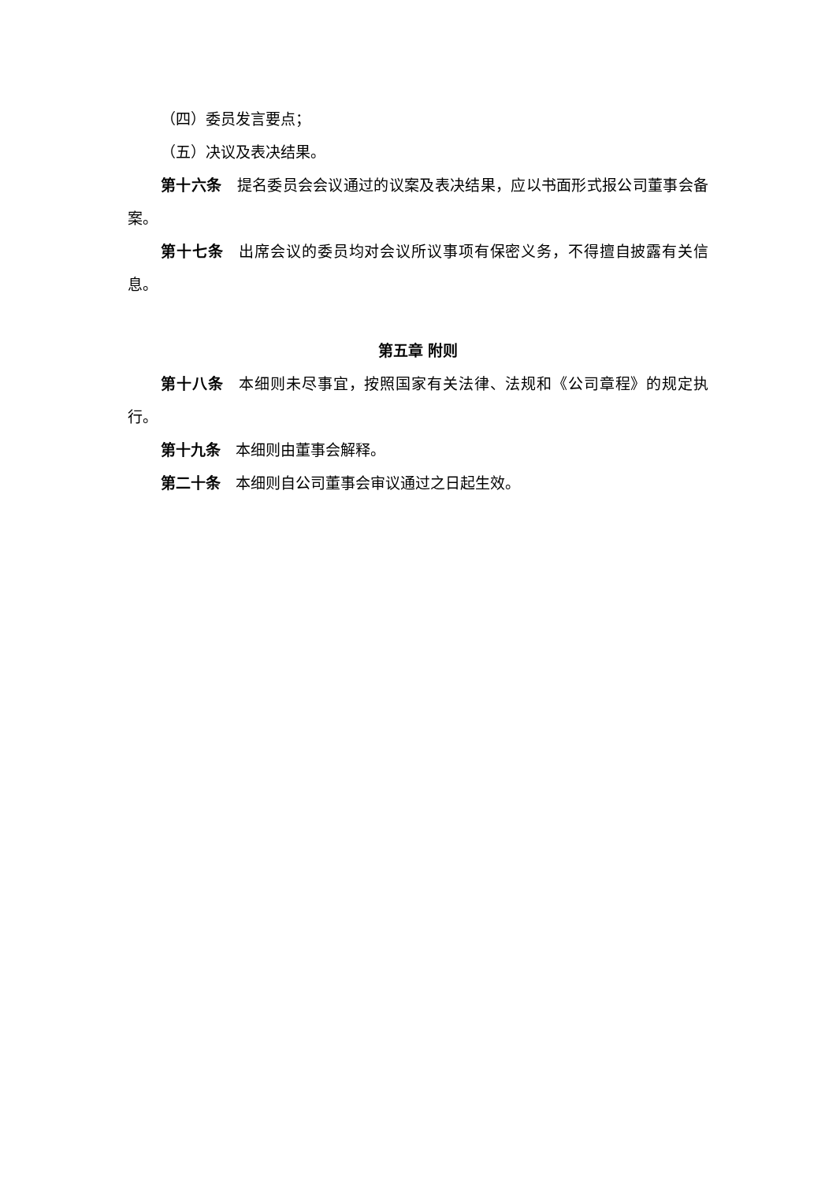（四）委员发言要点；
（五）决议及表决结果。
第十六条　提名委员会会议通过的议案及表决结果，应以书面形式报公司董事会备案。
第十七条　出席会议的委员均对会议所议事项有保密义务，不得擅自披露有关信息。
第五章 附则
第十八条　本细则未尽事宜，按照国家有关法律、法规和《公司章程》的规定执行。
第十九条　本细则由董事会解释。
第二十条　本细则自公司董事会审议通过之日起生效。